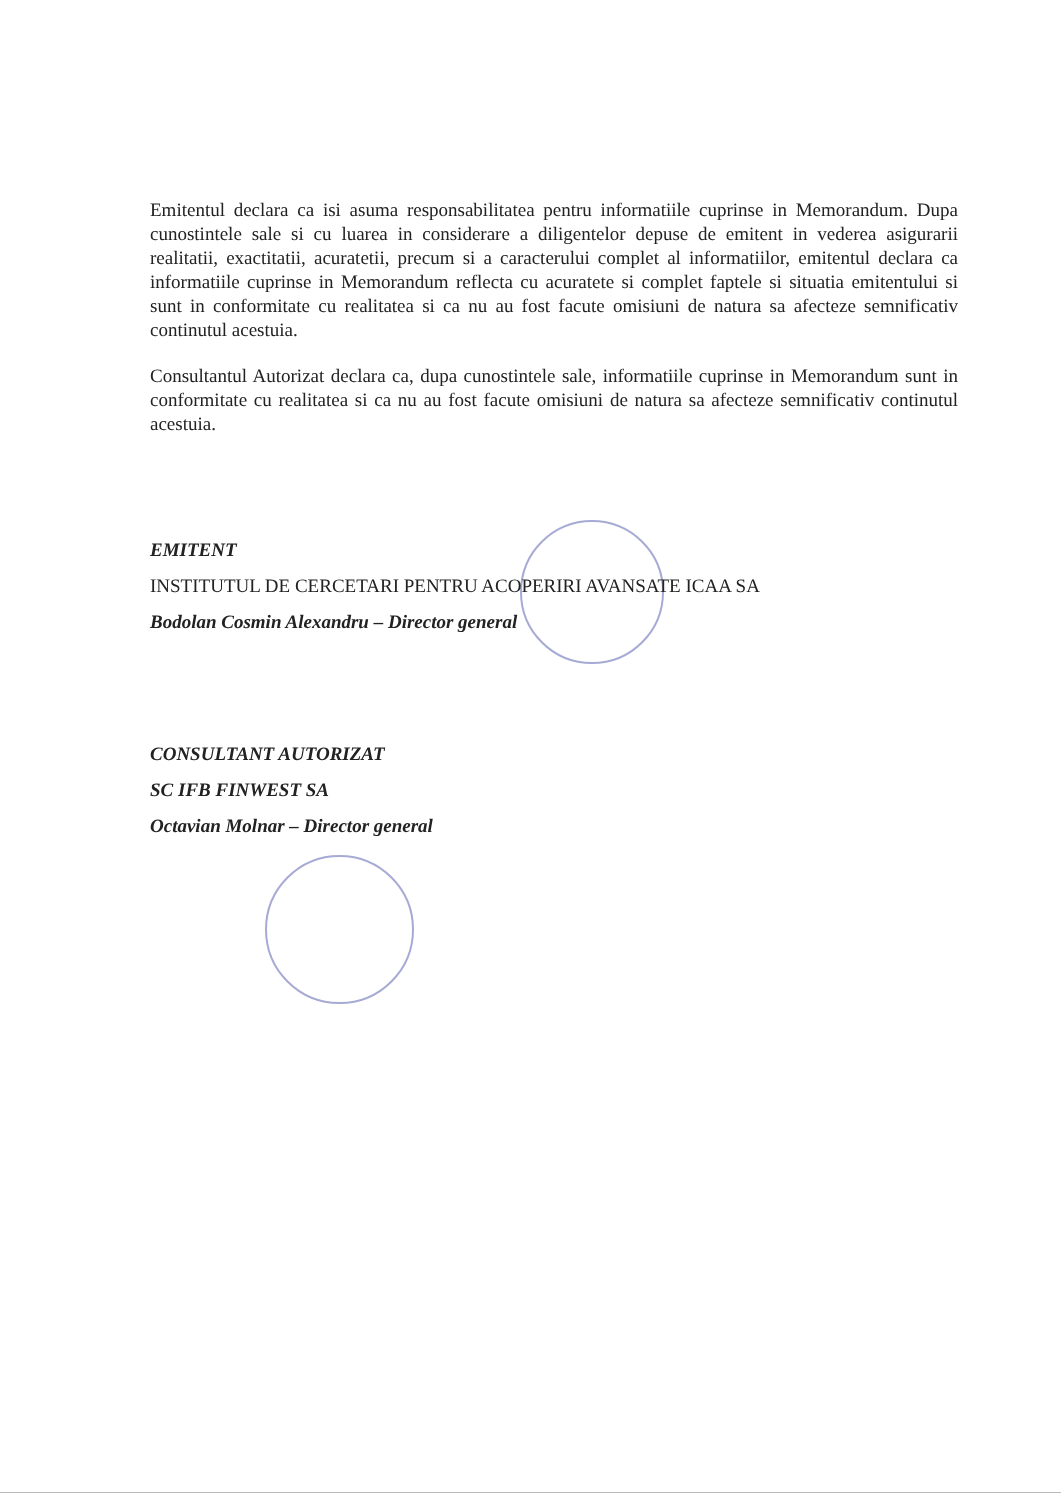Emitentul declara ca isi asuma responsabilitatea pentru informatiile cuprinse in Memorandum. Dupa cunostintele sale si cu luarea in considerare a diligentelor depuse de emitent in vederea asigurarii realitatii, exactitatii, acuratetii, precum si a caracterului complet al informatiilor, emitentul declara ca informatiile cuprinse in Memorandum reflecta cu acuratete si complet faptele si situatia emitentului si sunt in conformitate cu realitatea si ca nu au fost facute omisiuni de natura sa afecteze semnificativ continutul acestuia.
Consultantul Autorizat declara ca, dupa cunostintele sale, informatiile cuprinse in Memorandum sunt in conformitate cu realitatea si ca nu au fost facute omisiuni de natura sa afecteze semnificativ continutul acestuia.
EMITENT
INSTITUTUL DE CERCETARI PENTRU ACOPERIRI AVANSATE ICAA SA
Bodolan Cosmin Alexandru – Director general
CONSULTANT AUTORIZAT
SC IFB FINWEST SA
Octavian Molnar – Director general